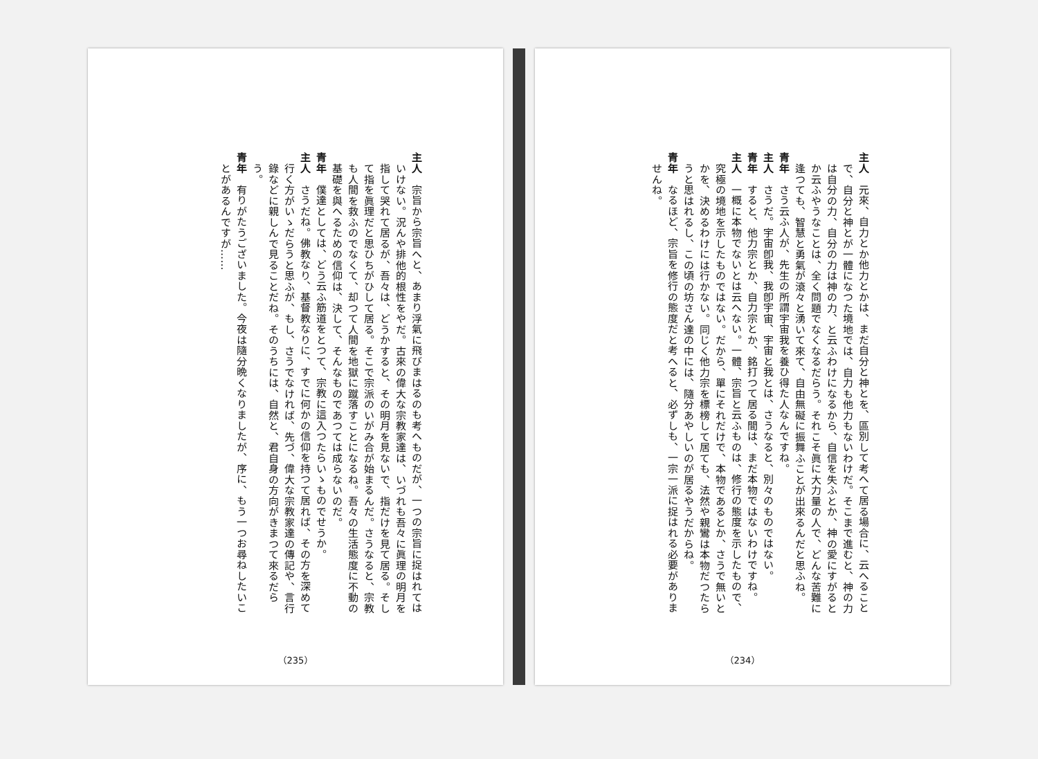主人　元來、自力とか他力とかは、まだ自分と神とを、區別して考へて居る場合に、云へること
で、自分と神とが一體になつた境地では、自力も他力もないわけだ。そこまで進むと、神の力
は自分の力、自分の力は神の力、と云ふわけになるから、自信を失ふとか、神の愛にすがると
か云ふやうなことは、全く問題でなくなるだらう。それこそ眞に大力量の人で、どんな苦難に
逢つても、智慧と勇氣が滾々と湧いて來て、自由無礙に振舞ふことが出來るんだと思ふね。
青年　さう云ふ人が、先生の所謂宇宙我を養ひ得た人なんですね。
主人　さうだ。宇宙卽我、我卽宇宙、宇宙と我とは、さうなると、別々のものではない。
青年　すると、他力宗とか、自力宗とか、銘打つて居る間は、まだ本物ではないわけですね。
主人　一概に本物でないとは云へない。一體、宗旨と云ふものは、修行の態度を示したもので、
究極の境地を示したものではない。だから、單にそれだけで、本物であるとか、さうで無いと
かを、決めるわけには行かない。同じく他力宗を標榜して居ても、法然や親鸞は本物だつたら
うと思はれるし、この頃の坊さん達の中には、隨分あやしいのが居るやうだからね。
青年　なるほど、宗旨を修行の態度だと考へると、必ずしも、一宗一派に捉はれる必要がありま
せんね。
（234）
主人　宗旨から宗旨へと、あまり浮氣に飛びまはるのも考へものだが、一つの宗旨に捉はれては
いけない。況んや排他的根性をやだ。古來の偉大な宗教家達は、いづれも吾々に眞理の明月を
指して哭れて居るが、吾々は、どうかすると、その明月を見ないで、指だけを見て居る。そし
て指を眞理だと思ひちがひして居る。そこで宗派のいがみ合が始まるんだ。さうなると、宗教
も人間を救ふのでなくて、却つて人間を地獄に蹴落すことになるね。吾々の生活態度に不動の
基礎を與へるための信仰は、決して、そんなものであつては成らないのだ。
青年　僕達としては、どう云ふ筋道をとつて、宗教に這入つたらいゝものでせうか。
主人　さうだね。佛教なり、基督教なりに、すでに何かの信仰を持つて居れば、その方を深めて
行く方がいゝだらうと思ふが、もし、さうでなければ、先づ、偉大な宗教家達の傳記や、言行
錄などに親しんで見ることだね。そのうちには、自然と、君自身の方向がきまつて來るだら
う。
青年　有りがたうございました。今夜は隨分晩くなりましたが、序に、もう一つお尋ねしたいこ
とがあるんですが……
（235）